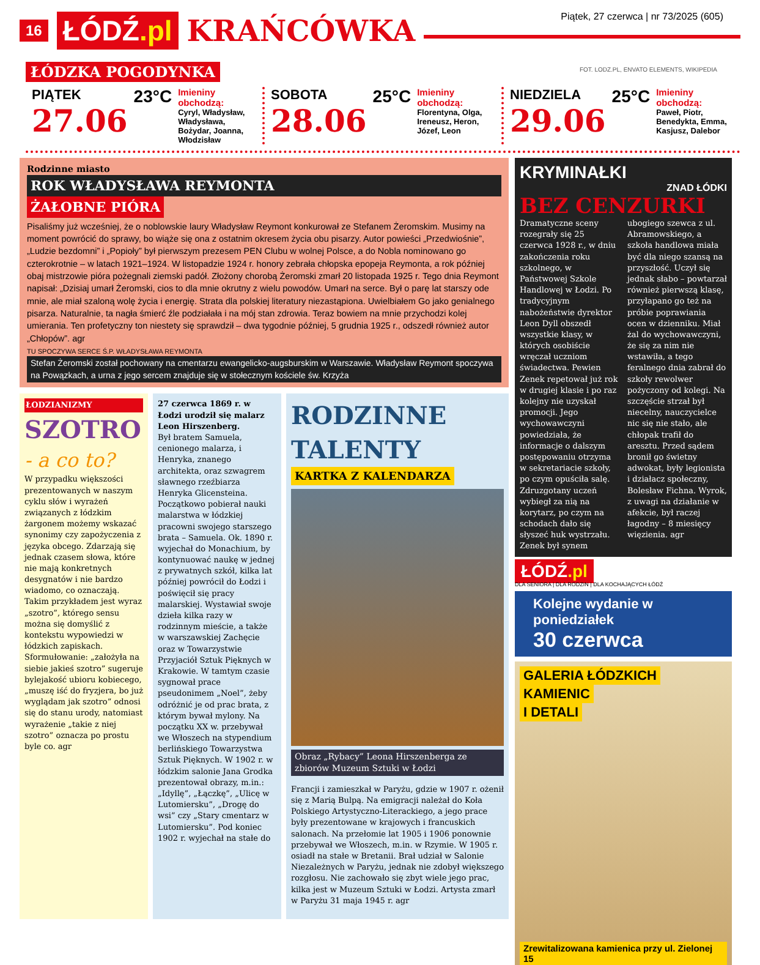16 ŁÓDŹ.pl KRAŃCÓWKA
Piątek, 27 czerwca | nr 73/2025 (605)
ŁÓDZKA POGODYNKA
FOT. LODZ.PL, ENVATO ELEMENTS, WIKIPEDIA
PIĄTEK
27.06
23°C
Imieniny obchodzą:
Cyryl, Władysław, Władysława, Bożydar, Joanna, Włodzisław
SOBOTA
28.06
25°C
Imieniny obchodzą:
Florentyna, Olga, Ireneusz, Heron, Józef, Leon
NIEDZIELA
29.06
25°C
Imieniny obchodzą:
Paweł, Piotr, Benedykta, Emma, Kasjusz, Dalebor
Rodzinne miasto
ROK WŁADYSŁAWA REYMONTA
ŻAŁOBNE PIÓRA
Pisaliśmy już wcześniej, że o noblowskie laury Władysław Reymont konkurował ze Stefanem Żeromskim. Musimy na moment powrócić do sprawy, bo wiąże się ona z ostatnim okresem życia obu pisarzy. Autor powieści „Przedwiośnie”, „Ludzie bezdomni” i „Popioły” był pierwszym prezesem PEN Clubu w wolnej Polsce, a do Nobla nominowano go czterokrotnie – w latach 1921–1924. W listopadzie 1924 r. honory zebrała chłopska epopeja Reymonta, a rok później obaj mistrzowie pióra pożegnali ziemski padół. Złożony chorobą Żeromski zmarł 20 listopada 1925 r. Tego dnia Reymont napisał: „Dzisiaj umarł Żeromski, cios to dla mnie okrutny z wielu powodów. Umarł na serce. Był o parę lat starszy ode mnie, ale miał szaloną wolę życia i energię. Strata dla polskiej literatury niezastąpiona. Uwielbiałem Go jako genialnego pisarza. Naturalnie, ta nagła śmierć źle podziałała i na mój stan zdrowia. Teraz bowiem na mnie przychodzi kolej umierania. Ten profetyczny ton niestety się sprawdził – dwa tygodnie później, 5 grudnia 1925 r., odszedł również autor „Chłopów”. agr
TU SPOCZYWA SERCE Ś.P. WŁADYSŁAWA REYMONTA
Stefan Żeromski został pochowany na cmentarzu ewangelicko-augsburskim w Warszawie. Władysław Reymont spoczywa na Powązkach, a urna z jego sercem znajduje się w stołecznym kościele św. Krzyża
ŁODZIANIZMY
SZOTRO
- a co to?
W przypadku większości prezentowanych w naszym cyklu słów i wyrażeń związanych z łódzkim żargonem możemy wskazać synonimy czy zapożyczenia z języka obcego. Zdarzają się jednak czasem słowa, które nie mają konkretnych desygnatów i nie bardzo wiadomo, co oznaczają. Takim przykładem jest wyraz „szotro”, którego sensu można się domyślić z kontekstu wypowiedzi w łódzkich zapiskach. Sformułowanie: „założyła na siebie jakieś szotro” sugeruje bylejakość ubioru kobiecego, „muszę iść do fryzjera, bo już wyglądam jak szotro” odnosi się do stanu urody, natomiast wyrażenie „takie z niej szotro” oznacza po prostu byle co. agr
27 czerwca 1869 r. w Łodzi urodził się malarz Leon Hirszenberg.
Był bratem Samuela, cenionego malarza, i Henryka, znanego architekta, oraz szwagrem sławnego rzeźbiarza Henryka Glicensteina. Początkowo pobierał nauki malarstwa w łódzkiej pracowni swojego starszego brata – Samuela. Ok. 1890 r. wyjechał do Monachium, by kontynuować naukę w jednej z prywatnych szkół, kilka lat później powrócił do Łodzi i poświęcił się pracy malarskiej. Wystawiał swoje dzieła kilka razy w rodzinnym mieście, a także w warszawskiej Zachęcie oraz w Towarzystwie Przyjaciół Sztuk Pięknych w Krakowie. W tamtym czasie sygnował prace pseudonimem „Noel”, żeby odróżnić je od prac brata, z którym bywał mylony. Na początku XX w. przebywał we Włoszech na stypendium berlińskiego Towarzystwa Sztuk Pięknych. W 1902 r. w łódzkim salonie Jana Grodka prezentował obrazy, m.in.: „Idyllę”, „Łączkę”, „Ulicę w Lutomiersku”, „Drogę do wsi” czy „Stary cmentarz w Lutomiersku”. Pod koniec 1902 r. wyjechał na stałe do
RODZINNE TALENTY
KARTKA Z KALENDARZA
Obraz „Rybacy” Leona Hirszenberga ze zbiorów Muzeum Sztuki w Łodzi
Francji i zamieszkał w Paryżu, gdzie w 1907 r. ożenił się z Marią Bulpą. Na emigracji należał do Koła Polskiego Artystyczno-Literackiego, a jego prace były prezentowane w krajowych i francuskich salonach. Na przełomie lat 1905 i 1906 ponownie przebywał we Włoszech, m.in. w Rzymie. W 1905 r. osiadł na stałe w Bretanii. Brał udział w Salonie Niezależnych w Paryżu, jednak nie zdobył większego rozgłosu. Nie zachowało się zbyt wiele jego prac, kilka jest w Muzeum Sztuki w Łodzi. Artysta zmarł w Paryżu 31 maja 1945 r. agr
KRYMINAŁKI
ZNAD ŁÓDKI
BEZ CENZURKI
Dramatyczne sceny rozegrały się 25 czerwca 1928 r., w dniu zakończenia roku szkolnego, w Państwowej Szkole Handlowej w Łodzi. Po tradycyjnym nabożeństwie dyrektor Leon Dyll obszedł wszystkie klasy, w których osobiście wręczał uczniom świadectwa. Pewien Zenek repetował już rok w drugiej klasie i po raz kolejny nie uzyskał promocji. Jego wychowawczyni powiedziała, że informacje o dalszym postępowaniu otrzyma w sekretariacie szkoły, po czym opuściła salę. Zdruzgotany uczeń wybiegł za nią na korytarz, po czym na schodach dało się słyszeć huk wystrzału. Zenek był synem ubogiego szewca z ul. Abramowskiego, a szkoła handlowa miała być dla niego szansą na przyszłość. Uczył się jednak słabo – powtarzał również pierwszą klasę, przyłapano go też na próbie poprawiania ocen w dzienniku. Miał żal do wychowawczyni, że się za nim nie wstawiła, a tego feralnego dnia zabrał do szkoły rewolwer pożyczony od kolegi. Na szczęście strzał był niecelny, nauczycielce nic się nie stało, ale chłopak trafił do aresztu. Przed sądem bronił go świetny adwokat, były legionista i działacz społeczny, Bolesław Fichna. Wyrok, z uwagi na działanie w afekcie, był raczej łagodny – 8 miesięcy więzienia. agr
ŁÓDŹ.pl
DLA SENIORA | DLA RODZIN | DLA KOCHAJĄCYCH ŁÓDŹ
Kolejne wydanie w poniedziałek
30 czerwca
GALERIA ŁÓDZKICH
KAMIENIC
I DETALI
Zrewitalizowana kamienica przy ul. Zielonej 15